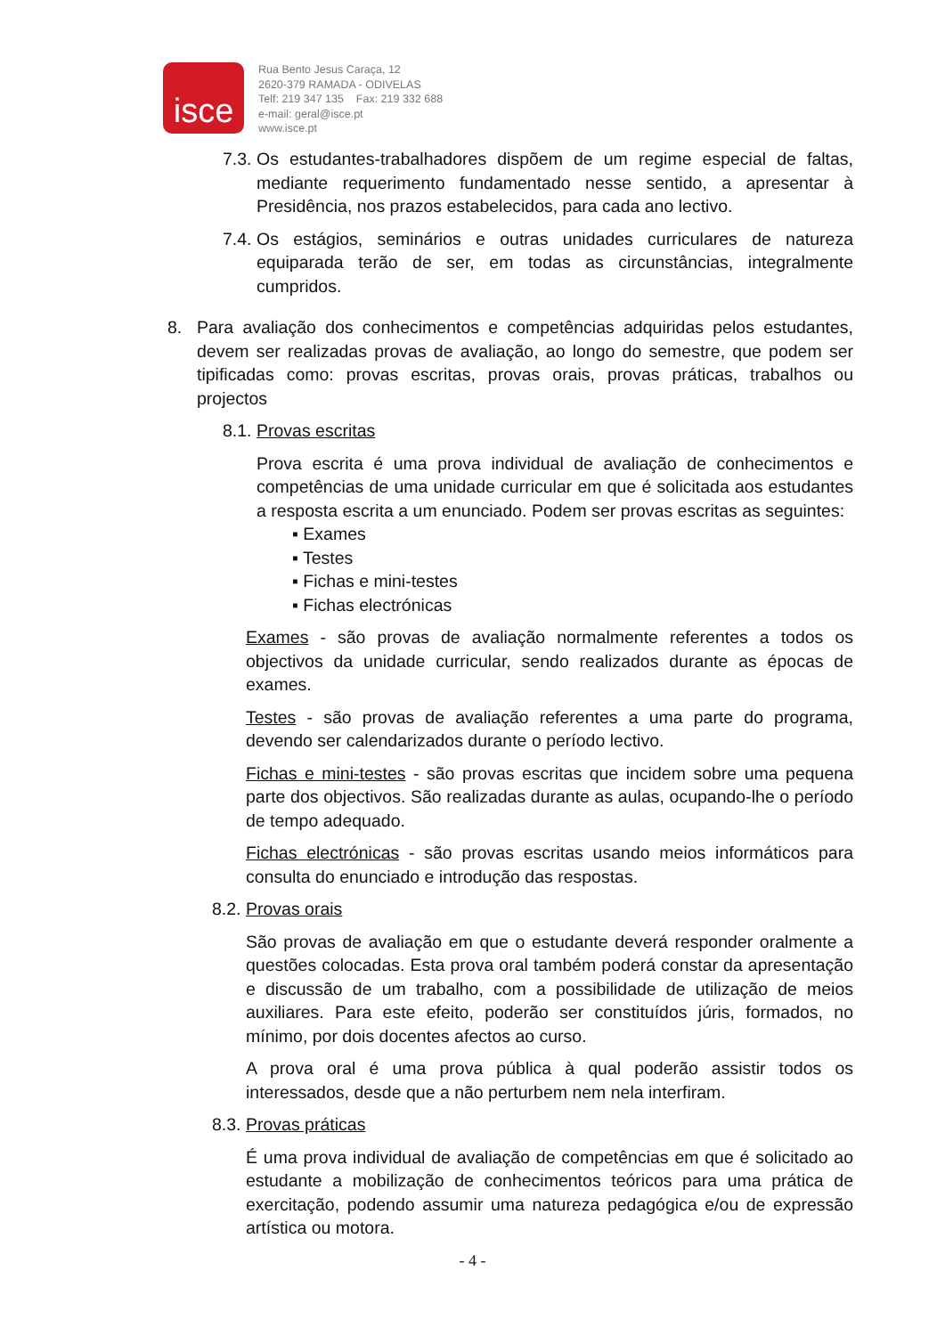isce
Rua Bento Jesus Caraça, 12
2620-379 RAMADA - ODIVELAS
Telf: 219 347 135 Fax: 219 332 688
e-mail: geral@isce.pt
www.isce.pt
7.3.
Os estudantes-trabalhadores dispõem de um regime especial de faltas, mediante requerimento fundamentado nesse sentido, a apresentar à Presidência, nos prazos estabelecidos, para cada ano lectivo.
7.4.
Os estágios, seminários e outras unidades curriculares de natureza equiparada terão de ser, em todas as circunstâncias, integralmente cumpridos.
8. Para avaliação dos conhecimentos e competências adquiridas pelos estudantes, devem ser realizadas provas de avaliação, ao longo do semestre, que podem ser tipificadas como: provas escritas, provas orais, provas práticas, trabalhos ou projectos
8.1.
Provas escritas
Prova escrita é uma prova individual de avaliação de conhecimentos e competências de uma unidade curricular em que é solicitada aos estudantes a resposta escrita a um enunciado. Podem ser provas escritas as seguintes:
▪ Exames
▪ Testes
▪ Fichas e mini-testes
▪ Fichas electrónicas
Exames - são provas de avaliação normalmente referentes a todos os objectivos da unidade curricular, sendo realizados durante as épocas de exames.
Testes - são provas de avaliação referentes a uma parte do programa, devendo ser calendarizados durante o período lectivo.
Fichas e mini-testes - são provas escritas que incidem sobre uma pequena parte dos objectivos. São realizadas durante as aulas, ocupando-lhe o período de tempo adequado.
Fichas electrónicas - são provas escritas usando meios informáticos para consulta do enunciado e introdução das respostas.
8.2.
Provas orais
São provas de avaliação em que o estudante deverá responder oralmente a questões colocadas. Esta prova oral também poderá constar da apresentação e discussão de um trabalho, com a possibilidade de utilização de meios auxiliares. Para este efeito, poderão ser constituídos júris, formados, no mínimo, por dois docentes afectos ao curso.
A prova oral é uma prova pública à qual poderão assistir todos os interessados, desde que a não perturbem nem nela interfiram.
8.3.
Provas práticas
É uma prova individual de avaliação de competências em que é solicitado ao estudante a mobilização de conhecimentos teóricos para uma prática de exercitação, podendo assumir uma natureza pedagógica e/ou de expressão artística ou motora.
- 4 -